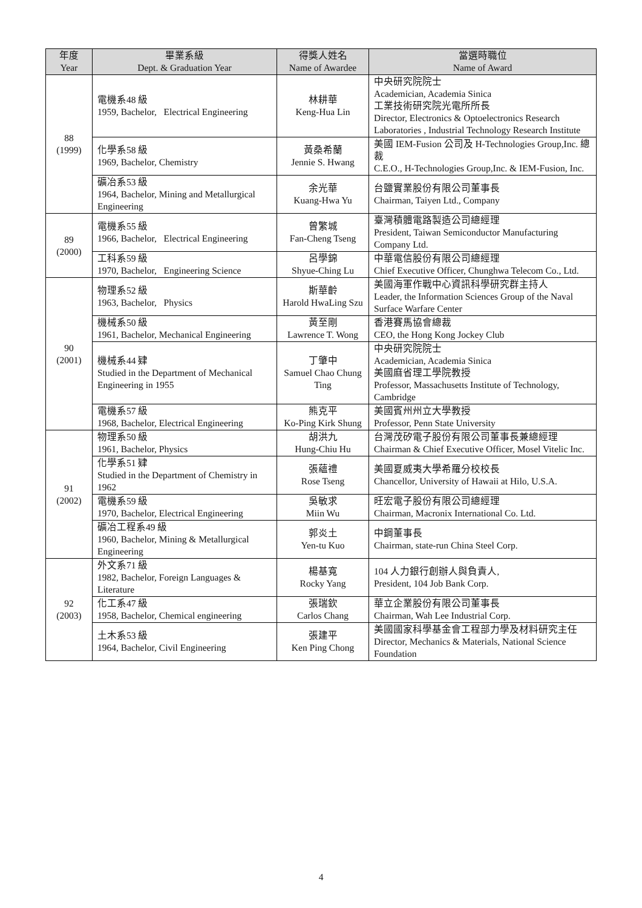| 年度 Year | 畢業系級 Dept. & Graduation Year | 得獎人姓名 Name of Awardee | 當選時職位 Name of Award |
| --- | --- | --- | --- |
| 88 (1999) | 電機系48 級 1959, Bachelor, Electrical Engineering | 林耕華 Keng-Hua Lin | 中央研究院院士 Academician, Academia Sinica 工業技術研究院光電所所長 Director, Electronics & Optoelectronics Research Laboratories , Industrial Technology Research Institute |
| | 化學系58 級 1969, Bachelor, Chemistry | 黃桑希蘭 Jennie S. Hwang | 美國 IEM-Fusion 公司及 H-Technologies Group,Inc. 總裁 C.E.O., H-Technologies Group,Inc. & IEM-Fusion, Inc. |
| | 礦冶系53 級 1964, Bachelor, Mining and Metallurgical Engineering | 余光華 Kuang-Hwa Yu | 台鹽實業股份有限公司董事長 Chairman, Taiyen Ltd., Company |
| 89 (2000) | 電機系55 級 1966, Bachelor, Electrical Engineering | 曾繁城 Fan-Cheng Tseng | 臺灣積體電路製造公司總經理 President, Taiwan Semiconductor Manufacturing Company Ltd. |
| | 工科系59 級 1970, Bachelor, Engineering Science | 呂學錦 Shyue-Ching Lu | 中華電信股份有限公司總經理 Chief Executive Officer, Chunghwa Telecom Co., Ltd. |
| 90 (2001) | 物理系52 級 1963, Bachelor, Physics | 斯華齡 Harold HwaLing Szu | 美國海軍作戰中心資訊科學研究群主持人 Leader, the Information Sciences Group of the Naval Surface Warfare Center |
| | 機械系50 級 1961, Bachelor, Mechanical Engineering | 黃至剛 Lawrence T. Wong | 香港賽馬協會總裁 CEO, the Hong Kong Jockey Club |
| | 機械系44 肄 Studied in the Department of Mechanical Engineering in 1955 | 丁肇中 Samuel Chao Chung Ting | 中央研究院院士 Academician, Academia Sinica 美國麻省理工學院教授 Professor, Massachusetts Institute of Technology, Cambridge |
| | 電機系57 級 1968, Bachelor, Electrical Engineering | 熊克平 Ko-Ping Kirk Shung | 美國賓州州立大學教授 Professor, Penn State University |
| 91 (2002) | 物理系50 級 1961, Bachelor, Physics | 胡洪九 Hung-Chiu Hu | 台灣茂矽電子股份有限公司董事長兼總經理 Chairman & Chief Executive Officer, Mosel Vitelic Inc. |
| | 化學系51 肄 Studied in the Department of Chemistry in 1962 | 張蘊禮 Rose Tseng | 美國夏威夷大學希羅分校校長 Chancellor, University of Hawaii at Hilo, U.S.A. |
| | 電機系59 級 1970, Bachelor, Electrical Engineering | 吳敏求 Miin Wu | 旺宏電子股份有限公司總經理 Chairman, Macronix International Co. Ltd. |
| | 礦冶工程系49 級 1960, Bachelor, Mining & Metallurgical Engineering | 郭炎土 Yen-tu Kuo | 中鋼董事長 Chairman, state-run China Steel Corp. |
| 92 (2003) | 外文系71 級 1982, Bachelor, Foreign Languages & Literature | 楊基寬 Rocky Yang | 104 人力銀行創辦人與負責人, President, 104 Job Bank Corp. |
| | 化工系47 級 1958, Bachelor, Chemical engineering | 張瑞欽 Carlos Chang | 華立企業股份有限公司董事長 Chairman, Wah Lee Industrial Corp. |
| | 土木系53 級 1964, Bachelor, Civil Engineering | 張建平 Ken Ping Chong | 美國國家科學基金會工程部力學及材料研究主任 Director, Mechanics & Materials, National Science Foundation |
4